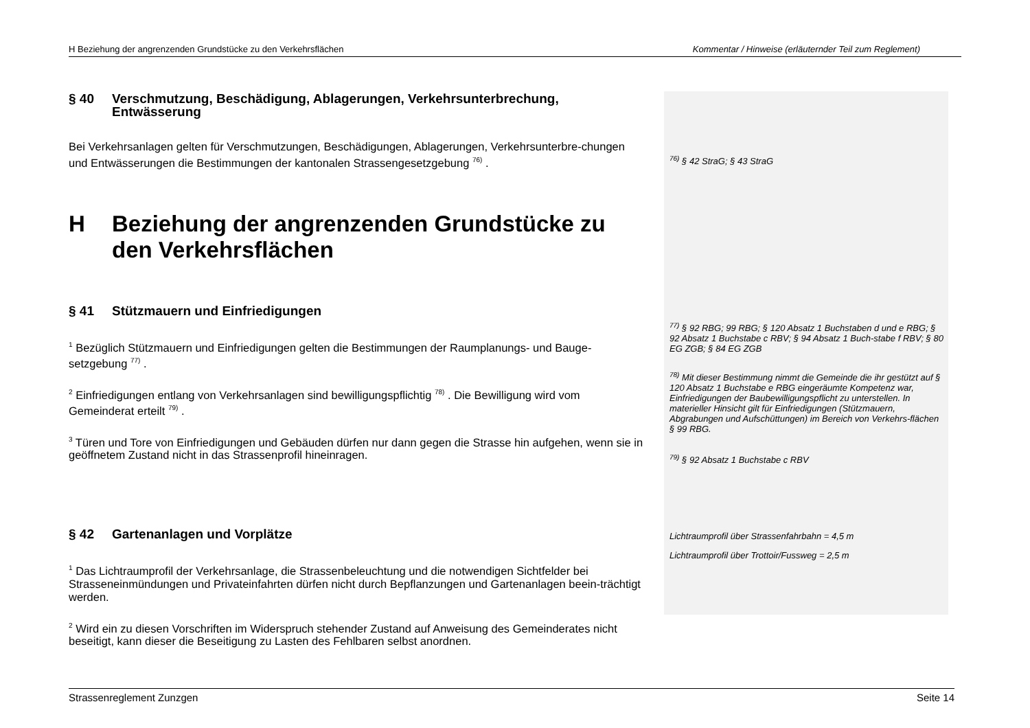H Beziehung der angrenzenden Grundstücke zu den Verkehrsflächen Kommentar / Hinweise (erläuternder Teil zum Reglement)
§ 40 Verschmutzung, Beschädigung, Ablagerungen, Verkehrsunterbrechung, Entwässerung
Bei Verkehrsanlagen gelten für Verschmutzungen, Beschädigungen, Ablagerungen, Verkehrsunterbre-chungen und Entwässerungen die Bestimmungen der kantonalen Strassengesetzgebung <sup>76)</sup> .
H Beziehung der angrenzenden Grundstücke zu den Verkehrsflächen
§ 41 Stützmauern und Einfriedigungen
<sup>1</sup> Bezüglich Stützmauern und Einfriedigungen gelten die Bestimmungen der Raumplanungs- und Bauge-setzgebung <sup>77)</sup> .
<sup>2</sup> Einfriedigungen entlang von Verkehrsanlagen sind bewilligungspflichtig <sup>78)</sup> . Die Bewilligung wird vom Gemeinderat erteilt <sup>79)</sup> .
<sup>3</sup> Türen und Tore von Einfriedigungen und Gebäuden dürfen nur dann gegen die Strasse hin aufgehen, wenn sie in geöffnetem Zustand nicht in das Strassenprofil hineinragen.
§ 42 Gartenanlagen und Vorplätze
<sup>1</sup> Das Lichtraumprofil der Verkehrsanlage, die Strassenbeleuchtung und die notwendigen Sichtfelder bei Strasseneinmündungen und Privateinfahrten dürfen nicht durch Bepflanzungen und Gartenanlagen beein-trächtigt werden.
<sup>2</sup> Wird ein zu diesen Vorschriften im Widerspruch stehender Zustand auf Anweisung des Gemeinderates nicht beseitigt, kann dieser die Beseitigung zu Lasten des Fehlbaren selbst anordnen.
<sup>76)</sup> § 42 StraG; § 43 StraG
<sup>77)</sup> § 92 RBG; 99 RBG; § 120 Absatz 1 Buchstaben d und e RBG; § 92 Absatz 1 Buchstabe c RBV; § 94 Absatz 1 Buch-stabe f RBV; § 80 EG ZGB; § 84 EG ZGB
<sup>78)</sup> Mit dieser Bestimmung nimmt die Gemeinde die ihr gestützt auf § 120 Absatz 1 Buchstabe e RBG eingeräumte Kompetenz war, Einfriedigungen der Baubewilligungspflicht zu unterstellen. In materieller Hinsicht gilt für Einfriedigungen (Stützmauern, Abgrabungen und Aufschüttungen) im Bereich von Verkehrs-flächen § 99 RBG.
<sup>79)</sup> § 92 Absatz 1 Buchstabe c RBV
Lichtraumprofil über Strassenfahrbahn = 4,5 m
Lichtraumprofil über Trottoir/Fussweg = 2,5 m
Strassenreglement Zunzgen Seite 14